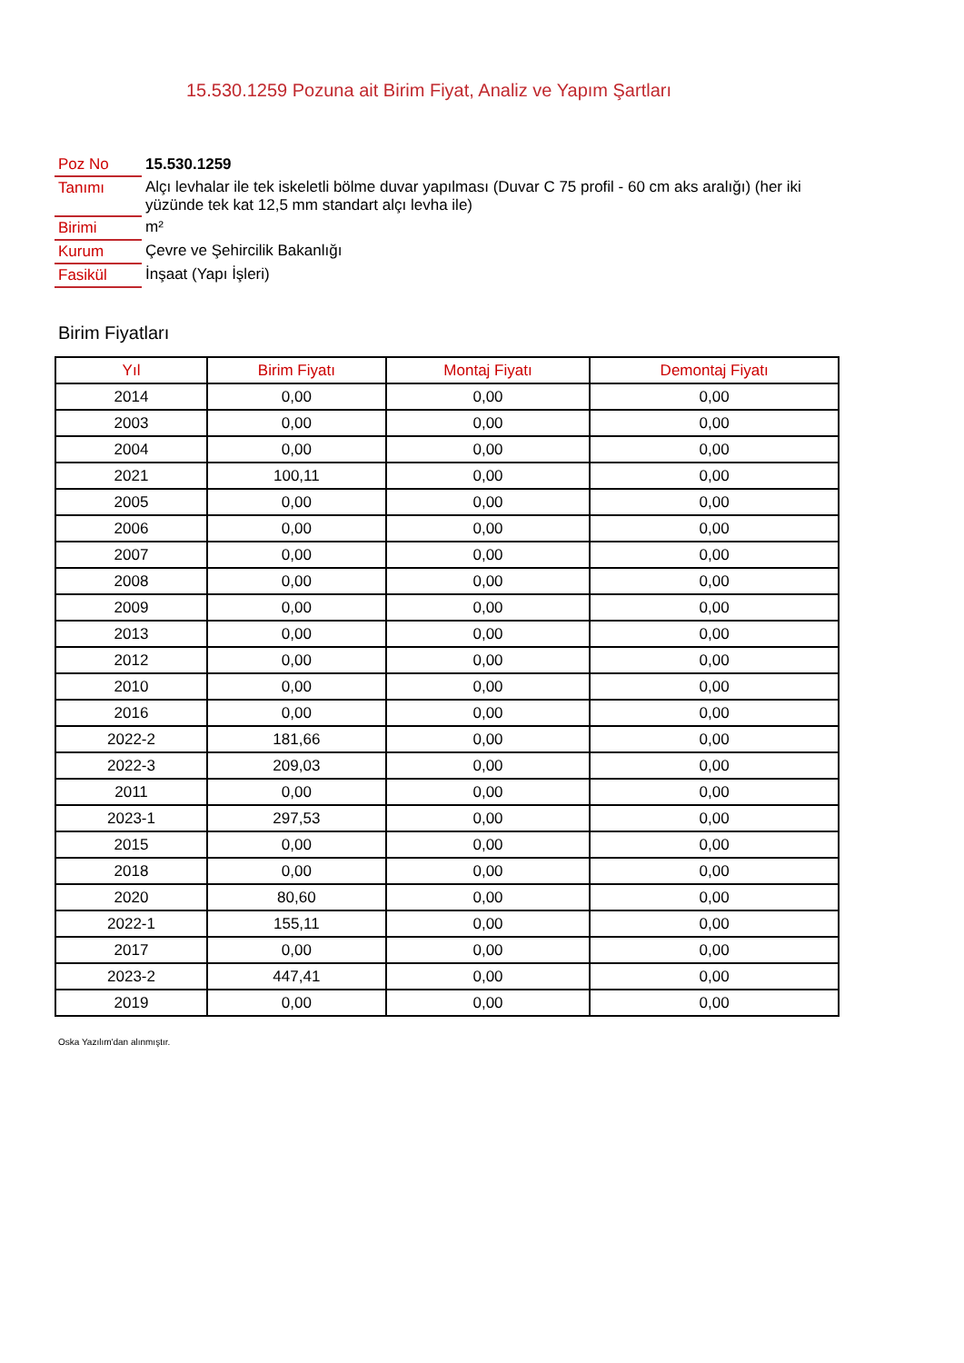15.530.1259 Pozuna ait Birim Fiyat, Analiz ve Yapım Şartları
| Poz No | 15.530.1259 |
| Tanımı | Alçı levhalar ile tek iskeletli bölme duvar yapılması (Duvar C 75 profil - 60 cm aks aralığı) (her iki yüzünde tek kat 12,5 mm standart alçı levha ile) |
| Birimi | m² |
| Kurum | Çevre ve Şehircilik Bakanlığı |
| Fasikül | İnşaat (Yapı İşleri) |
Birim Fiyatları
| Yıl | Birim Fiyatı | Montaj Fiyatı | Demontaj Fiyatı |
| --- | --- | --- | --- |
| 2014 | 0,00 | 0,00 | 0,00 |
| 2003 | 0,00 | 0,00 | 0,00 |
| 2004 | 0,00 | 0,00 | 0,00 |
| 2021 | 100,11 | 0,00 | 0,00 |
| 2005 | 0,00 | 0,00 | 0,00 |
| 2006 | 0,00 | 0,00 | 0,00 |
| 2007 | 0,00 | 0,00 | 0,00 |
| 2008 | 0,00 | 0,00 | 0,00 |
| 2009 | 0,00 | 0,00 | 0,00 |
| 2013 | 0,00 | 0,00 | 0,00 |
| 2012 | 0,00 | 0,00 | 0,00 |
| 2010 | 0,00 | 0,00 | 0,00 |
| 2016 | 0,00 | 0,00 | 0,00 |
| 2022-2 | 181,66 | 0,00 | 0,00 |
| 2022-3 | 209,03 | 0,00 | 0,00 |
| 2011 | 0,00 | 0,00 | 0,00 |
| 2023-1 | 297,53 | 0,00 | 0,00 |
| 2015 | 0,00 | 0,00 | 0,00 |
| 2018 | 0,00 | 0,00 | 0,00 |
| 2020 | 80,60 | 0,00 | 0,00 |
| 2022-1 | 155,11 | 0,00 | 0,00 |
| 2017 | 0,00 | 0,00 | 0,00 |
| 2023-2 | 447,41 | 0,00 | 0,00 |
| 2019 | 0,00 | 0,00 | 0,00 |
Oska Yazılım'dan alınmıştır.